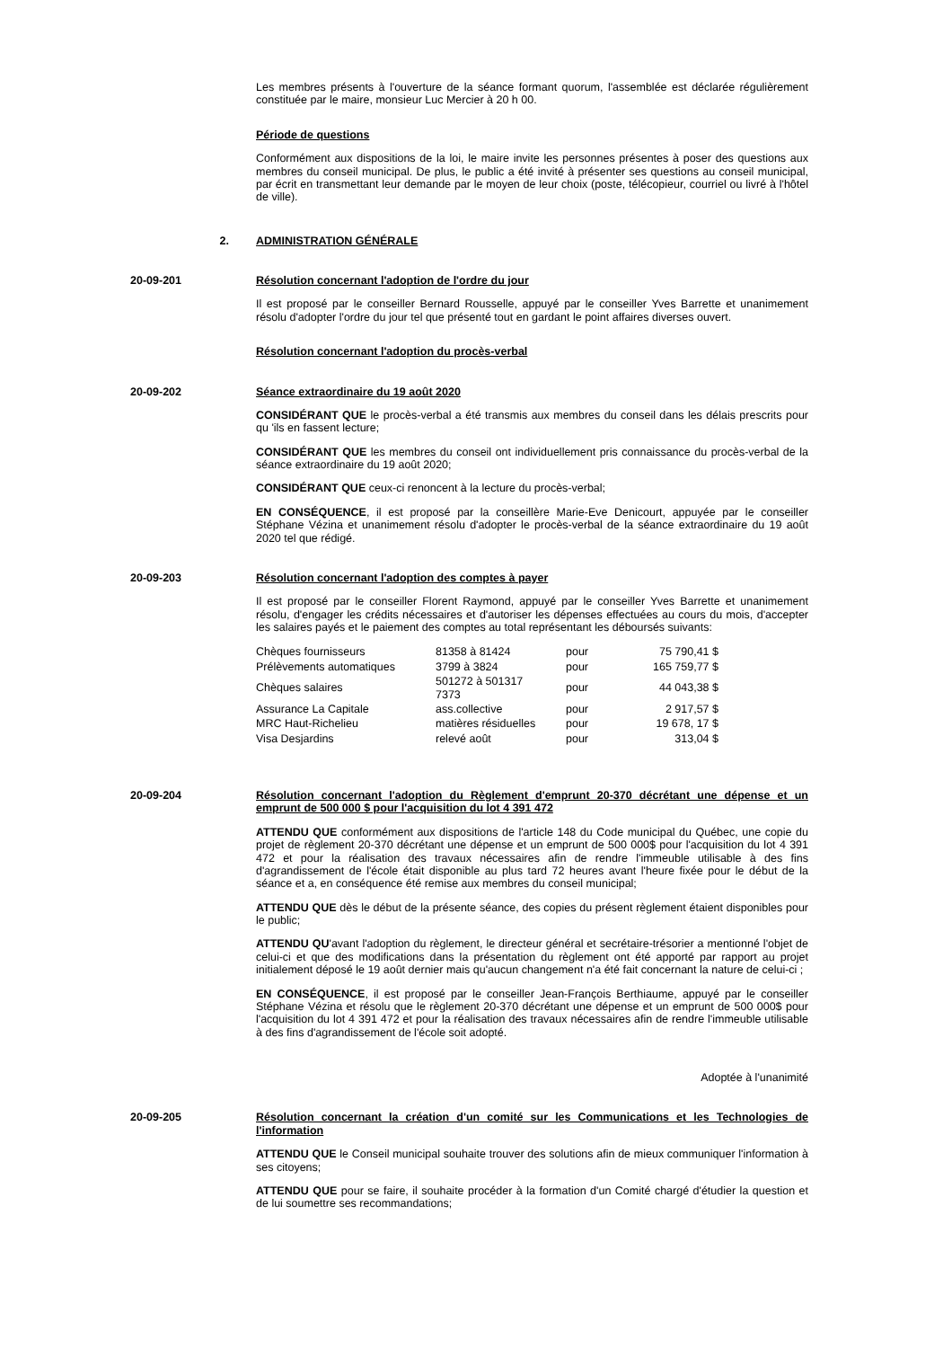Les membres présents à l'ouverture de la séance formant quorum, l'assemblée est déclarée régulièrement constituée par le maire, monsieur Luc Mercier à 20 h 00.
Période de questions
Conformément aux dispositions de la loi, le maire invite les personnes présentes à poser des questions aux membres du conseil municipal. De plus, le public a été invité à présenter ses questions au conseil municipal, par écrit en transmettant leur demande par le moyen de leur choix (poste, télécopieur, courriel ou livré à l'hôtel de ville).
2. ADMINISTRATION GÉNÉRALE
20-09-201 Résolution concernant l'adoption de l'ordre du jour
Il est proposé par le conseiller Bernard Rousselle, appuyé par le conseiller Yves Barrette et unanimement résolu d'adopter l'ordre du jour tel que présenté tout en gardant le point affaires diverses ouvert.
Résolution concernant l'adoption du procès-verbal
20-09-202 Séance extraordinaire du 19 août 2020
CONSIDÉRANT QUE le procès-verbal a été transmis aux membres du conseil dans les délais prescrits pour qu 'ils en fassent lecture;
CONSIDÉRANT QUE les membres du conseil ont individuellement pris connaissance du procès-verbal de la séance extraordinaire du 19 août 2020;
CONSIDÉRANT QUE ceux-ci renoncent à la lecture du procès-verbal;
EN CONSÉQUENCE, il est proposé par la conseillère Marie-Eve Denicourt, appuyée par le conseiller Stéphane Vézina et unanimement résolu d'adopter le procès-verbal de la séance extraordinaire du 19 août 2020 tel que rédigé.
20-09-203 Résolution concernant l'adoption des comptes à payer
Il est proposé par le conseiller Florent Raymond, appuyé par le conseiller Yves Barrette et unanimement résolu, d'engager les crédits nécessaires et d'autoriser les dépenses effectuées au cours du mois, d'accepter les salaires payés et le paiement des comptes au total représentant les déboursés suivants:
| Chèques fournisseurs | 81358 à 81424 | pour | 75 790,41 $ |
| Prélèvements automatiques | 3799 à 3824 | pour | 165 759,77 $ |
| Chèques salaires | 501272 à 501317 7373 | pour | 44 043,38 $ |
| Assurance La Capitale | ass.collective | pour | 2 917,57 $ |
| MRC Haut-Richelieu | matières résiduelles | pour | 19 678, 17 $ |
| Visa Desjardins | relevé août | pour | 313,04 $ |
20-09-204 Résolution concernant l'adoption du Règlement d'emprunt 20-370 décrétant une dépense et un emprunt de 500 000 $ pour l'acquisition du lot 4 391 472
ATTENDU QUE conformément aux dispositions de l'article 148 du Code municipal du Québec, une copie du projet de règlement 20-370 décrétant une dépense et un emprunt de 500 000$ pour l'acquisition du lot 4 391 472 et pour la réalisation des travaux nécessaires afin de rendre l'immeuble utilisable à des fins d'agrandissement de l'école était disponible au plus tard 72 heures avant l'heure fixée pour le début de la séance et a, en conséquence été remise aux membres du conseil municipal;
ATTENDU QUE dès le début de la présente séance, des copies du présent règlement étaient disponibles pour le public;
ATTENDU QU'avant l'adoption du règlement, le directeur général et secrétaire-trésorier a mentionné l'objet de celui-ci et que des modifications dans la présentation du règlement ont été apporté par rapport au projet initialement déposé le 19 août dernier mais qu'aucun changement n'a été fait concernant la nature de celui-ci ;
EN CONSÉQUENCE, il est proposé par le conseiller Jean-François Berthiaume, appuyé par le conseiller Stéphane Vézina et résolu que le règlement 20-370 décrétant une dépense et un emprunt de 500 000$ pour l'acquisition du lot 4 391 472 et pour la réalisation des travaux nécessaires afin de rendre l'immeuble utilisable à des fins d'agrandissement de l'école soit adopté.
Adoptée à l'unanimité
20-09-205 Résolution concernant la création d'un comité sur les Communications et les Technologies de l'information
ATTENDU QUE le Conseil municipal souhaite trouver des solutions afin de mieux communiquer l'information à ses citoyens;
ATTENDU QUE pour se faire, il souhaite procéder à la formation d'un Comité chargé d'étudier la question et de lui soumettre ses recommandations;